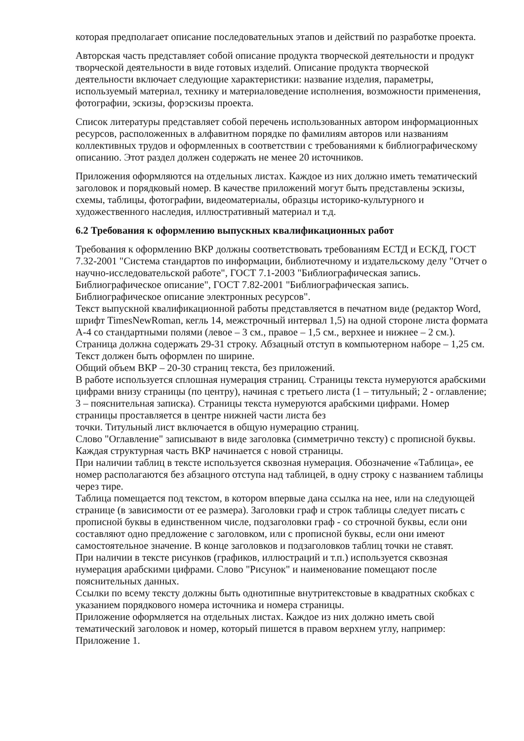которая предполагает описание последовательных этапов и действий по разработке проекта.
Авторская часть представляет собой описание продукта творческой деятельности и продукт творческой деятельности в виде готовых изделий. Описание продукта творческой деятельности включает следующие характеристики: название изделия, параметры, используемый материал, технику и материаловедение исполнения, возможности применения, фотографии, эскизы, форэскизы проекта.
Список литературы представляет собой перечень использованных автором информационных ресурсов, расположенных в алфавитном порядке по фамилиям авторов или названиям коллективных трудов и оформленных в соответствии с требованиями к библиографическому описанию. Этот раздел должен содержать не менее 20 источников.
Приложения оформляются на отдельных листах. Каждое из них должно иметь тематический заголовок и порядковый номер. В качестве приложений могут быть представлены эскизы, схемы, таблицы, фотографии, видеоматериалы, образцы историко-культурного и художественного наследия, иллюстративный материал и т.д.
6.2 Требования к оформлению выпускных квалификационных работ
Требования к оформлению ВКР должны соответствовать требованиям ЕСТД и ЕСКД, ГОСТ 7.32-2001 "Система стандартов по информации, библиотечному и издательскому делу "Отчет о научно-исследовательской работе", ГОСТ 7.1-2003 "Библиографическая запись. Библиографическое описание", ГОСТ 7.82-2001 "Библиографическая запись. Библиографическое описание электронных ресурсов".
Текст выпускной квалификационной работы представляется в печатном виде (редактор Word, шрифт TimesNewRoman, кегль 14, межстрочный интервал 1,5) на одной стороне листа формата А-4 со стандартными полями (левое – 3 см., правое – 1,5 см., верхнее и нижнее – 2 см.). Страница должна содержать 29-31 строку. Абзацный отступ в компьютерном наборе – 1,25 см. Текст должен быть оформлен по ширине.
Общий объем ВКР – 20-30 страниц текста, без приложений.
В работе используется сплошная нумерация страниц. Страницы текста нумеруются арабскими цифрами внизу страницы (по центру), начиная с третьего листа (1 – титульный; 2 - оглавление; 3 – пояснительная записка). Страницы текста нумеруются арабскими цифрами. Номер страницы проставляется в центре нижней части листа без
точки. Титульный лист включается в общую нумерацию страниц.
Слово "Оглавление" записывают в виде заголовка (симметрично тексту) с прописной буквы.
Каждая структурная часть ВКР начинается с новой страницы.
При наличии таблиц в тексте используется сквозная нумерация. Обозначение «Таблица», ее номер располагаются без абзацного отступа над таблицей, в одну строку с названием таблицы через тире.
Таблица помещается под текстом, в котором впервые дана ссылка на нее, или на следующей странице (в зависимости от ее размера). Заголовки граф и строк таблицы следует писать с прописной буквы в единственном числе, подзаголовки граф - со строчной буквы, если они составляют одно предложение с заголовком, или с прописной буквы, если они имеют самостоятельное значение. В конце заголовков и подзаголовков таблиц точки не ставят.
При наличии в тексте рисунков (графиков, иллюстраций и т.п.) используется сквозная нумерация арабскими цифрами. Слово "Рисунок" и наименование помещают после пояснительных данных.
Ссылки по всему тексту должны быть однотипные внутритекстовые в квадратных скобках с указанием порядкового номера источника и номера страницы.
Приложение оформляется на отдельных листах. Каждое из них должно иметь свой тематический заголовок и номер, который пишется в правом верхнем углу, например: Приложение 1.